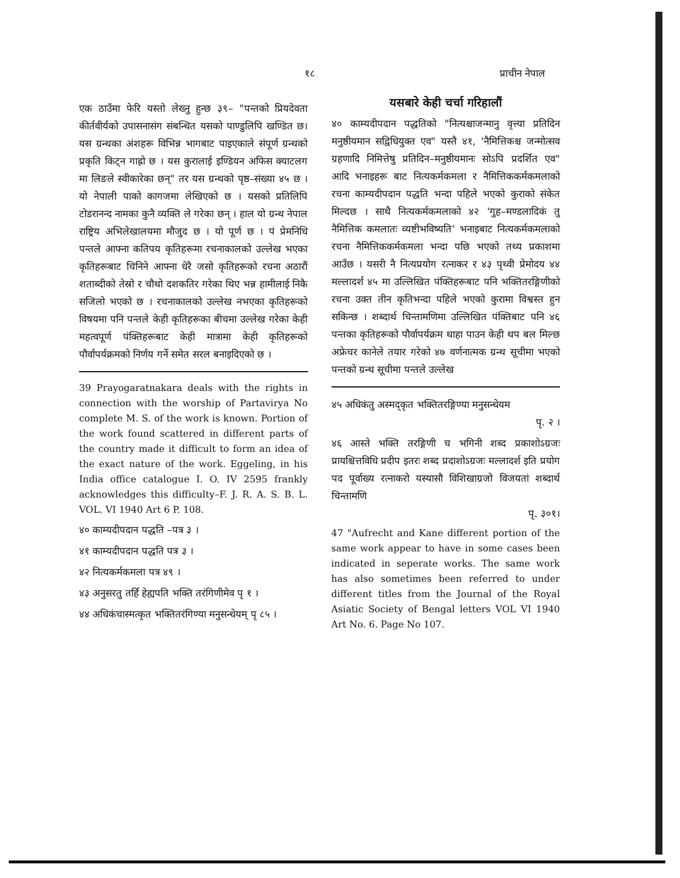१८ प्राचीन नेपाल
एक ठाउँमा फेरि यस्तो लेख्नु हुन्छ ३९– "पन्तको प्रियदेवता कीर्तवीर्यको उपासनासंग संबन्धित यसको पाण्डुलिपि खण्डित छ। यस ग्रन्थका अंशहरू विभिन्न भागबाट पाइएकाले संपूर्ण ग्रन्थको प्रकृति किट्न गाह्रो छ । यस कुरालाई इण्डियन अफिस क्याटलग मा लिङले स्वीकारेका छन्" तर यस ग्रन्थको पृष्ठ–संख्या ४५ छ । यो नेपाली पाको कागजमा लेखिएको छ । यसको प्रतिलिपि टोडरानन्द नामका कुनै व्यक्ति ले गरेका छन् । हाल यो ग्रन्थ नेपाल राष्ट्रिय अभिलेखालयमा मौजुद छ । यो पूर्ण छ । पं प्रेमनिधि पन्तले आफ्ना कतिपय कृतिहरूमा रचनाकालको उल्लेख भएका कृतिहरूबाट चिनिने आफ्ना धेरै जसो कृतिहरूको रचना अठारौं शताब्दीको तेस्रो र चौथो दशकतिर गरेका थिए भन्न हामीलाई निकै सजिलो भएको छ । रचनाकालको उल्लेख नभएका कृतिहरूको विषयमा पनि पन्तले केही कृतिहरूका बीचमा उल्लेख गरेका केही महत्वपूर्ण पंक्तिहरूबाट केही मात्रामा केही कृतिहरूको पौर्वापर्यक्रमको निर्णय गर्ने समेत सरल बनाइदिएको छ ।
39 Prayogaratnakara deals with the rights in connection with the worship of Partavirya No complete M. S. of the work is known. Portion of the work found scattered in different parts of the country made it difficult to form an idea of the exact nature of the work. Eggeling, in his India office catalogue I. O. IV 2595 frankly acknowledges this difficulty–F. J. R. A. S. B. L. VOL. VI 1940 Art 6 P. 108.
४० काम्यदीपदान पद्धति –पत्र ३ ।
४१ काम्यदीपदान पद्धति पत्र ३ ।
४२ नित्यकर्मकमला पत्र ४९ ।
४३ अनुसरतु तर्हि हेह्यपति भक्ति तरंगिणीमेव पृ १ ।
४४ अधिकंचास्मत्कृत भक्तितरंगिण्या मनुसन्धेयम् पृ ८५ ।
यसबारे केही चर्चा गरिहालौं
४० काम्यदीपदान पद्धतिको "नित्यश्चाजन्मानु वृत्त्या प्रतिदिन मनुष्ठीयमान सद्विधियुक्त एव" यस्तै ४१, 'नैमित्तिकश्च जन्मोत्सव ग्रहणादि निमित्तेषु प्रतिदिन–मनुष्ठीयमानः सोऽपि प्रदर्शित एव" आदि भनाइहरू बाट नित्यकर्मकमला र नैमित्तिककर्मकमलाको रचना काम्यदीपदान पद्धति भन्दा पहिले भएको कुराको संकेत मिल्दछ । साथै नित्यकर्मकमलाको ४२ 'गुह–मण्डलादिकं तु नैमित्तिक कमलातः व्यष्टीभविष्यति' भनाइबाट नित्यकर्मकमलाको रचना नैमित्तिककर्मकमला भन्दा पछि भएको तथ्य प्रकाशमा आउँछ । यसरी नै नित्यप्रयोग रत्नाकर र ४३ पृथ्वी प्रेमोदय ४४ मल्लादर्श ४५ मा उल्लिखित पंक्तिहरूबाट पनि भक्तितरङ्गिणीको रचना उक्त तीन कृतिभन्दा पहिले भएको कुरामा विश्वस्त हुन सकिन्छ । शब्दार्थ चिन्तामणिमा उल्लिखित पंक्तिबाट पनि ४६ पन्तका कृतिहरूको पौर्वापर्यक्रम थाहा पाउन केही थप बल मिल्छ अफ्रेचर कानेले तयार गरेको ४७ वर्णनात्मक ग्रन्थ सूचीमा भएको पन्तको ग्रन्थ सूचीमा पन्तले उल्लेख
४५ अधिकंतु अस्मद्कृत भक्तितरङ्गिण्या मनुसन्धेयम
पृ. २ ।
४६ आस्ते भक्ति तरङ्गिणी च भगिनी शब्द प्रकाशोऽग्रजः प्रायश्चित्तविधि प्रदीप इतरः शब्द प्रदाशोऽग्रजः मल्लादर्श इति प्रयोग पद पूर्वाख्य रत्नाकरो यस्यासौ विशिखाग्रजो विजयतां शब्दार्थ चिन्तामणि
पृ. ३०१।
47 "Aufrecht and Kane different portion of the same work appear to have in some cases been indicated in seperate works. The same work has also sometimes been referred to under different titles from the Journal of the Royal Asiatic Society of Bengal letters VOL VI 1940 Art No. 6. Page No 107.